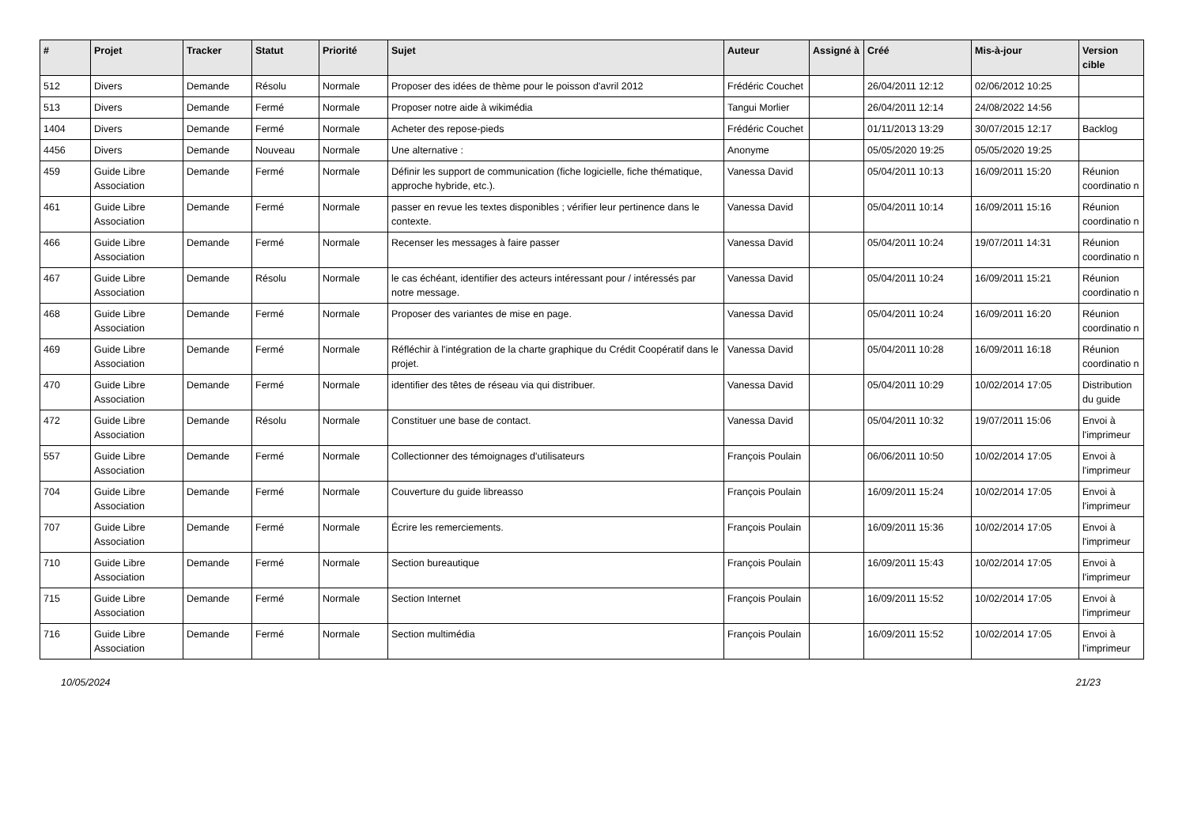| # | Projet | Tracker | Statut | Priorité | Sujet | Auteur | Assigné à | Créé | Mis-à-jour | Version cible |
| --- | --- | --- | --- | --- | --- | --- | --- | --- | --- | --- |
| 512 | Divers | Demande | Résolu | Normale | Proposer des idées de thème pour le poisson d'avril 2012 | Frédéric Couchet | | 26/04/2011 12:12 | 02/06/2012 10:25 | |
| 513 | Divers | Demande | Fermé | Normale | Proposer notre aide à wikimédia | Tangui Morlier | | 26/04/2011 12:14 | 24/08/2022 14:56 | |
| 1404 | Divers | Demande | Fermé | Normale | Acheter des repose-pieds | Frédéric Couchet | | 01/11/2013 13:29 | 30/07/2015 12:17 | Backlog |
| 4456 | Divers | Demande | Nouveau | Normale | Une alternative : | Anonyme | | 05/05/2020 19:25 | 05/05/2020 19:25 | |
| 459 | Guide Libre Association | Demande | Fermé | Normale | Définir les support de communication (fiche logicielle, fiche thématique, approche hybride, etc.). | Vanessa David | | 05/04/2011 10:13 | 16/09/2011 15:20 | Réunion coordinatio n |
| 461 | Guide Libre Association | Demande | Fermé | Normale | passer en revue les textes disponibles ; vérifier leur pertinence dans le contexte. | Vanessa David | | 05/04/2011 10:14 | 16/09/2011 15:16 | Réunion coordinatio n |
| 466 | Guide Libre Association | Demande | Fermé | Normale | Recenser les messages à faire passer | Vanessa David | | 05/04/2011 10:24 | 19/07/2011 14:31 | Réunion coordinatio n |
| 467 | Guide Libre Association | Demande | Résolu | Normale | le cas échéant, identifier des acteurs intéressant pour / intéressés par notre message. | Vanessa David | | 05/04/2011 10:24 | 16/09/2011 15:21 | Réunion coordinatio n |
| 468 | Guide Libre Association | Demande | Fermé | Normale | Proposer des variantes de mise en page. | Vanessa David | | 05/04/2011 10:24 | 16/09/2011 16:20 | Réunion coordinatio n |
| 469 | Guide Libre Association | Demande | Fermé | Normale | Réfléchir à l'intégration de la charte graphique du Crédit Coopératif dans le projet. | Vanessa David | | 05/04/2011 10:28 | 16/09/2011 16:18 | Réunion coordinatio n |
| 470 | Guide Libre Association | Demande | Fermé | Normale | identifier des têtes de réseau via qui distribuer. | Vanessa David | | 05/04/2011 10:29 | 10/02/2014 17:05 | Distribution du guide |
| 472 | Guide Libre Association | Demande | Résolu | Normale | Constituer une base de contact. | Vanessa David | | 05/04/2011 10:32 | 19/07/2011 15:06 | Envoi à l'imprimeur |
| 557 | Guide Libre Association | Demande | Fermé | Normale | Collectionner des témoignages d'utilisateurs | François Poulain | | 06/06/2011 10:50 | 10/02/2014 17:05 | Envoi à l'imprimeur |
| 704 | Guide Libre Association | Demande | Fermé | Normale | Couverture du guide libreasso | François Poulain | | 16/09/2011 15:24 | 10/02/2014 17:05 | Envoi à l'imprimeur |
| 707 | Guide Libre Association | Demande | Fermé | Normale | Écrire les remerciements. | François Poulain | | 16/09/2011 15:36 | 10/02/2014 17:05 | Envoi à l'imprimeur |
| 710 | Guide Libre Association | Demande | Fermé | Normale | Section bureautique | François Poulain | | 16/09/2011 15:43 | 10/02/2014 17:05 | Envoi à l'imprimeur |
| 715 | Guide Libre Association | Demande | Fermé | Normale | Section Internet | François Poulain | | 16/09/2011 15:52 | 10/02/2014 17:05 | Envoi à l'imprimeur |
| 716 | Guide Libre Association | Demande | Fermé | Normale | Section multimédia | François Poulain | | 16/09/2011 15:52 | 10/02/2014 17:05 | Envoi à l'imprimeur |
10/05/2024 21/23